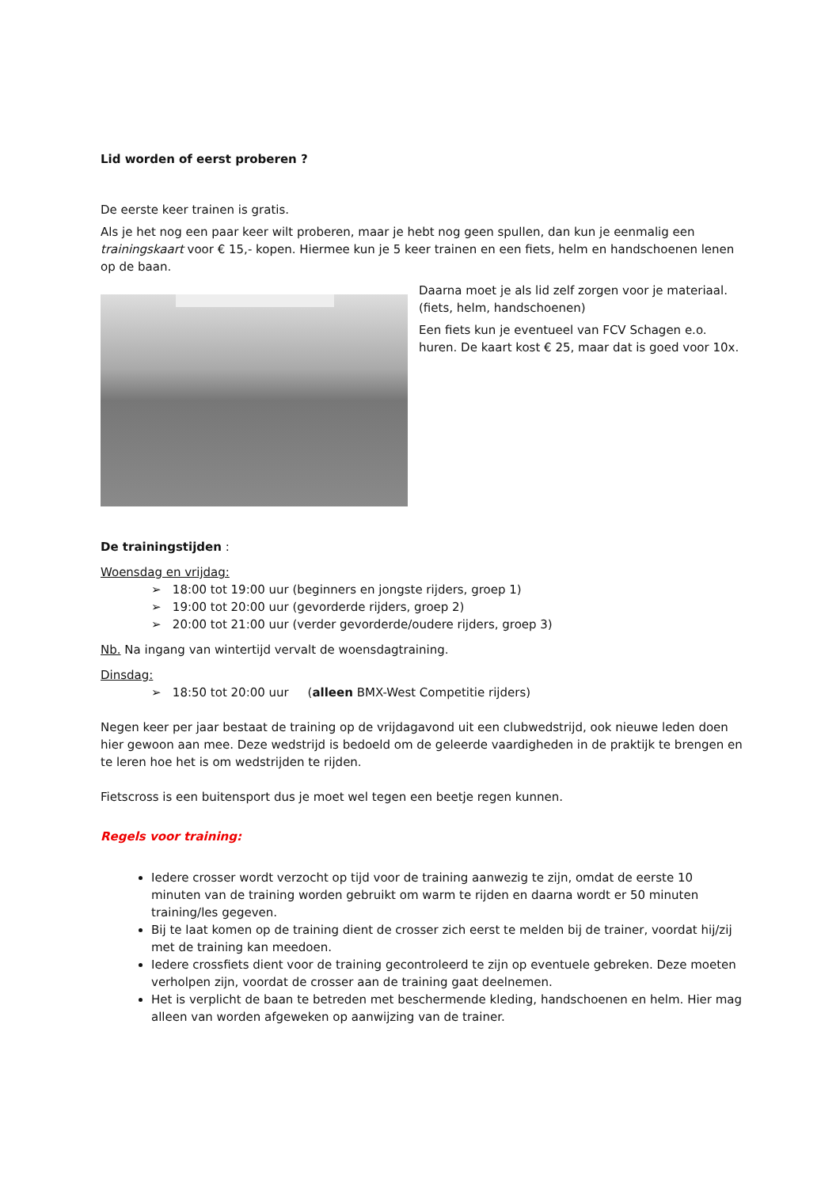Lid worden of eerst proberen ?
De eerste keer trainen is gratis.
Als je het nog een paar keer wilt proberen, maar je hebt nog geen spullen, dan kun je eenmalig een trainingskaart voor € 15,- kopen. Hiermee kun je 5 keer trainen en een fiets, helm en handschoenen lenen op de baan.
Daarna moet je als lid zelf zorgen voor je materiaal. (fiets, helm, handschoenen)
Een fiets kun je eventueel van FCV Schagen e.o. huren. De kaart kost € 25, maar dat is goed voor 10x.
De trainingstijden :
Woensdag en vrijdag:
➢ 18:00 tot 19:00 uur (beginners en jongste rijders, groep 1)
➢ 19:00 tot 20:00 uur (gevorderde rijders, groep 2)
➢ 20:00 tot 21:00 uur (verder gevorderde/oudere rijders, groep 3)
Nb. Na ingang van wintertijd vervalt de woensdagtraining.
Dinsdag:
➢ 18:50 tot 20:00 uur (alleen BMX-West Competitie rijders)
Negen keer per jaar bestaat de training op de vrijdagavond uit een clubwedstrijd, ook nieuwe leden doen hier gewoon aan mee. Deze wedstrijd is bedoeld om de geleerde vaardigheden in de praktijk te brengen en te leren hoe het is om wedstrijden te rijden.
Fietscross is een buitensport dus je moet wel tegen een beetje regen kunnen.
Regels voor training:
Iedere crosser wordt verzocht op tijd voor de training aanwezig te zijn, omdat de eerste 10 minuten van de training worden gebruikt om warm te rijden en daarna wordt er 50 minuten training/les gegeven.
Bij te laat komen op de training dient de crosser zich eerst te melden bij de trainer, voordat hij/zij met de training kan meedoen.
Iedere crossfiets dient voor de training gecontroleerd te zijn op eventuele gebreken. Deze moeten verholpen zijn, voordat de crosser aan de training gaat deelnemen.
Het is verplicht de baan te betreden met beschermende kleding, handschoenen en helm. Hier mag alleen van worden afgeweken op aanwijzing van de trainer.